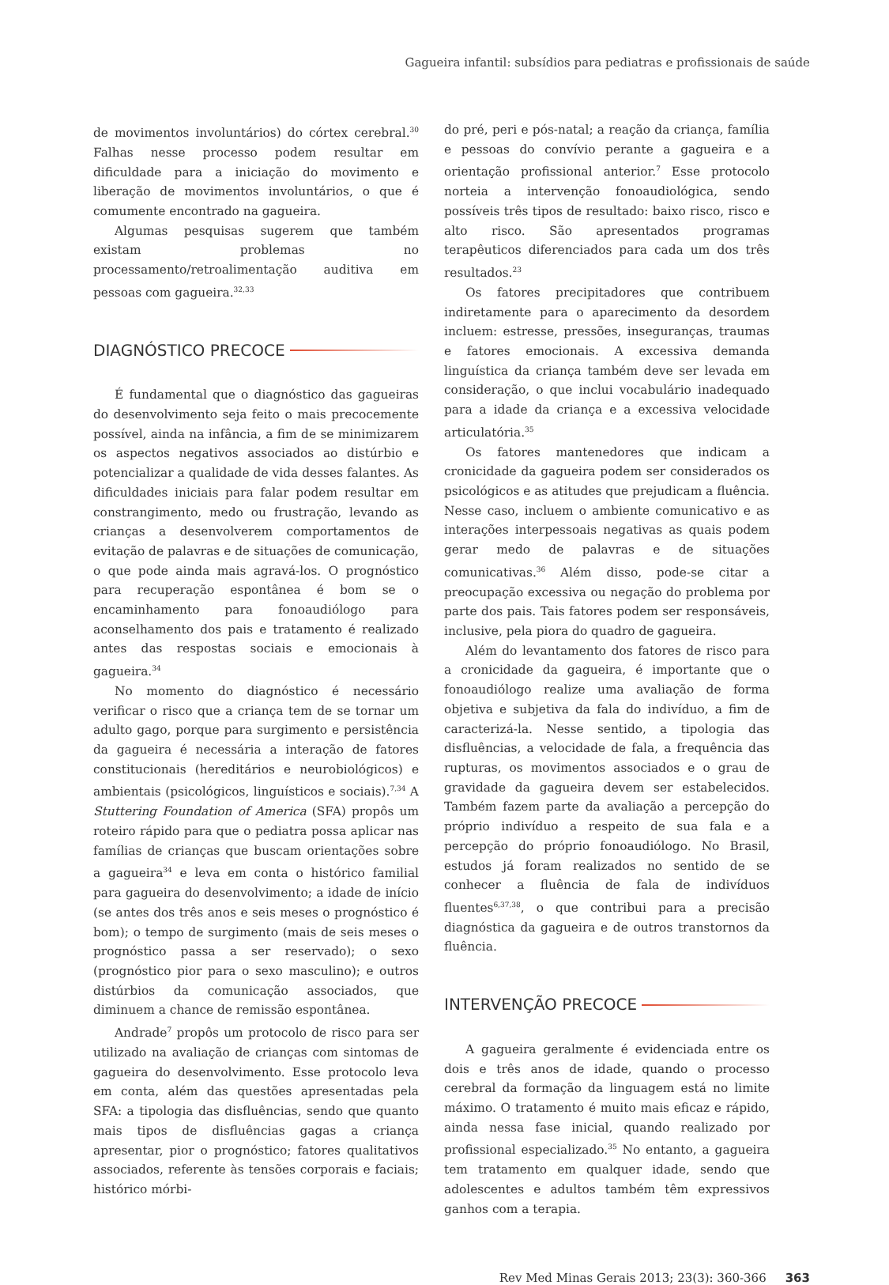Gagueira infantil: subsídios para pediatras e profissionais de saúde
de movimentos involuntários) do córtex cerebral.<sup>30</sup> Falhas nesse processo podem resultar em dificuldade para a iniciação do movimento e liberação de movimentos involuntários, o que é comumente encontrado na gagueira.
Algumas pesquisas sugerem que também existam problemas no processamento/retroalimentação auditiva em pessoas com gagueira.<sup>32,33</sup>
DIAGNÓSTICO PRECOCE
É fundamental que o diagnóstico das gagueiras do desenvolvimento seja feito o mais precocemente possível, ainda na infância, a fim de se minimizarem os aspectos negativos associados ao distúrbio e potencializar a qualidade de vida desses falantes. As dificuldades iniciais para falar podem resultar em constrangimento, medo ou frustração, levando as crianças a desenvolverem comportamentos de evitação de palavras e de situações de comunicação, o que pode ainda mais agravá-los. O prognóstico para recuperação espontânea é bom se o encaminhamento para fonoaudiólogo para aconselhamento dos pais e tratamento é realizado antes das respostas sociais e emocionais à gagueira.<sup>34</sup>
No momento do diagnóstico é necessário verificar o risco que a criança tem de se tornar um adulto gago, porque para surgimento e persistência da gagueira é necessária a interação de fatores constitucionais (hereditários e neurobiológicos) e ambientais (psicológicos, linguísticos e sociais).<sup>7,34</sup> A Stuttering Foundation of America (SFA) propôs um roteiro rápido para que o pediatra possa aplicar nas famílias de crianças que buscam orientações sobre a gagueira<sup>34</sup> e leva em conta o histórico familial para gagueira do desenvolvimento; a idade de início (se antes dos três anos e seis meses o prognóstico é bom); o tempo de surgimento (mais de seis meses o prognóstico passa a ser reservado); o sexo (prognóstico pior para o sexo masculino); e outros distúrbios da comunicação associados, que diminuem a chance de remissão espontânea.
Andrade<sup>7</sup> propôs um protocolo de risco para ser utilizado na avaliação de crianças com sintomas de gagueira do desenvolvimento. Esse protocolo leva em conta, além das questões apresentadas pela SFA: a tipologia das disfluências, sendo que quanto mais tipos de disfluências gagas a criança apresentar, pior o prognóstico; fatores qualitativos associados, referente às tensões corporais e faciais; histórico mórbi-
do pré, peri e pós-natal; a reação da criança, família e pessoas do convívio perante a gagueira e a orientação profissional anterior.<sup>7</sup> Esse protocolo norteia a intervenção fonoaudiológica, sendo possíveis três tipos de resultado: baixo risco, risco e alto risco. São apresentados programas terapêuticos diferenciados para cada um dos três resultados.<sup>23</sup>
Os fatores precipitadores que contribuem indiretamente para o aparecimento da desordem incluem: estresse, pressões, inseguranças, traumas e fatores emocionais. A excessiva demanda linguística da criança também deve ser levada em consideração, o que inclui vocabulário inadequado para a idade da criança e a excessiva velocidade articulatória.<sup>35</sup>
Os fatores mantenedores que indicam a cronicidade da gagueira podem ser considerados os psicológicos e as atitudes que prejudicam a fluência. Nesse caso, incluem o ambiente comunicativo e as interações interpessoais negativas as quais podem gerar medo de palavras e de situações comunicativas.<sup>36</sup> Além disso, pode-se citar a preocupação excessiva ou negação do problema por parte dos pais. Tais fatores podem ser responsáveis, inclusive, pela piora do quadro de gagueira.
Além do levantamento dos fatores de risco para a cronicidade da gagueira, é importante que o fonoaudiólogo realize uma avaliação de forma objetiva e subjetiva da fala do indivíduo, a fim de caracterizá-la. Nesse sentido, a tipologia das disfluências, a velocidade de fala, a frequência das rupturas, os movimentos associados e o grau de gravidade da gagueira devem ser estabelecidos. Também fazem parte da avaliação a percepção do próprio indivíduo a respeito de sua fala e a percepção do próprio fonoaudiólogo. No Brasil, estudos já foram realizados no sentido de se conhecer a fluência de fala de indivíduos fluentes<sup>6,37,38</sup>, o que contribui para a precisão diagnóstica da gagueira e de outros transtornos da fluência.
INTERVENÇÃO PRECOCE
A gagueira geralmente é evidenciada entre os dois e três anos de idade, quando o processo cerebral da formação da linguagem está no limite máximo. O tratamento é muito mais eficaz e rápido, ainda nessa fase inicial, quando realizado por profissional especializado.<sup>35</sup> No entanto, a gagueira tem tratamento em qualquer idade, sendo que adolescentes e adultos também têm expressivos ganhos com a terapia.
Rev Med Minas Gerais 2013; 23(3): 360-366 363